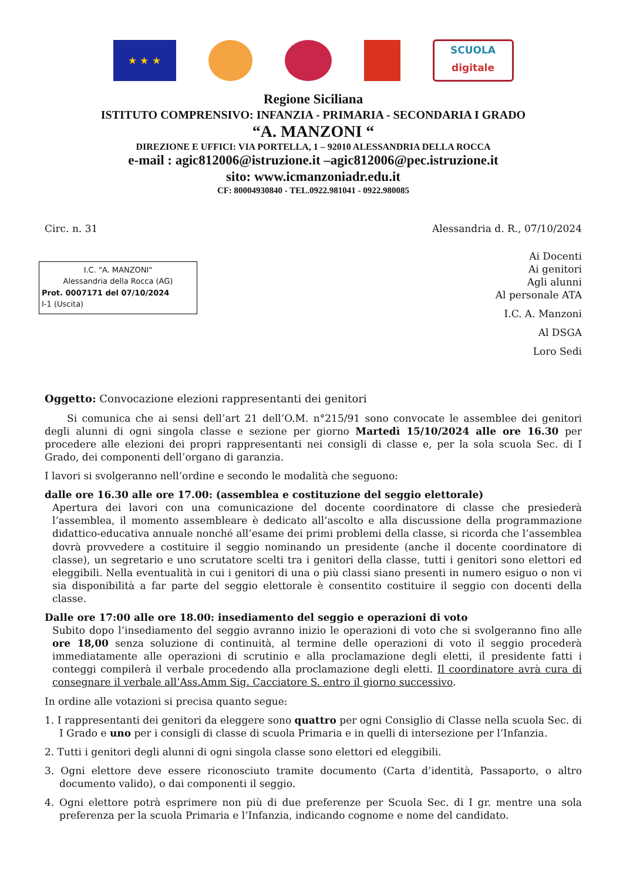★ ★ ★
SCUOLA
digitale
Regione Siciliana
ISTITUTO COMPRENSIVO: INFANZIA - PRIMARIA - SECONDARIA I GRADO
“A. MANZONI “
DIREZIONE E UFFICI: VIA PORTELLA, 1 – 92010 ALESSANDRIA DELLA ROCCA
e-mail : agic812006@istruzione.it –agic812006@pec.istruzione.it
sito: www.icmanzoniadr.edu.it
CF: 80004930840 - TEL.0922.981041 - 0922.980085
Circ. n. 31 Alessandria d. R., 07/10/2024
I.C. "A. MANZONI"
Alessandria della Rocca (AG)
Prot. 0007171 del 07/10/2024
I-1 (Uscita)
Ai Docenti
Ai genitori
Agli alunni
Al personale ATA
I.C. A. Manzoni
Al DSGA
Loro Sedi
Oggetto: Convocazione elezioni rappresentanti dei genitori
Si comunica che ai sensi dell’art 21 dell’O.M. n°215/91 sono convocate le assemblee dei genitori degli alunni di ogni singola classe e sezione per giorno Martedì 15/10/2024 alle ore 16.30 per procedere alle elezioni dei propri rappresentanti nei consigli di classe e, per la sola scuola Sec. di I Grado, dei componenti dell’organo di garanzia.
I lavori si svolgeranno nell’ordine e secondo le modalità che seguono:
dalle ore 16.30 alle ore 17.00: (assemblea e costituzione del seggio elettorale)
Apertura dei lavori con una comunicazione del docente coordinatore di classe che presiederà l’assemblea, il momento assembleare è dedicato all’ascolto e alla discussione della programmazione didattico-educativa annuale nonché all’esame dei primi problemi della classe, si ricorda che l’assemblea dovrà provvedere a costituire il seggio nominando un presidente (anche il docente coordinatore di classe), un segretario e uno scrutatore scelti tra i genitori della classe, tutti i genitori sono elettori ed eleggibili. Nella eventualità in cui i genitori di una o più classi siano presenti in numero esiguo o non vi sia disponibilità a far parte del seggio elettorale è consentito costituire il seggio con docenti della classe.
Dalle ore 17:00 alle ore 18.00: insediamento del seggio e operazioni di voto
Subito dopo l’insediamento del seggio avranno inizio le operazioni di voto che si svolgeranno fino alle ore 18,00 senza soluzione di continuità, al termine delle operazioni di voto il seggio procederà immediatamente alle operazioni di scrutinio e alla proclamazione degli eletti, il presidente fatti i conteggi compilerà il verbale procedendo alla proclamazione degli eletti. Il coordinatore avrà cura di consegnare il verbale all’Ass.Amm Sig. Cacciatore S. entro il giorno successivo.
In ordine alle votazioni si precisa quanto segue:
1. I rappresentanti dei genitori da eleggere sono quattro per ogni Consiglio di Classe nella scuola Sec. di I Grado e uno per i consigli di classe di scuola Primaria e in quelli di intersezione per l’Infanzia.
2. Tutti i genitori degli alunni di ogni singola classe sono elettori ed eleggibili.
3. Ogni elettore deve essere riconosciuto tramite documento (Carta d’identità, Passaporto, o altro documento valido), o dai componenti il seggio.
4. Ogni elettore potrà esprimere non più di due preferenze per Scuola Sec. di I gr. mentre una sola preferenza per la scuola Primaria e l’Infanzia, indicando cognome e nome del candidato.